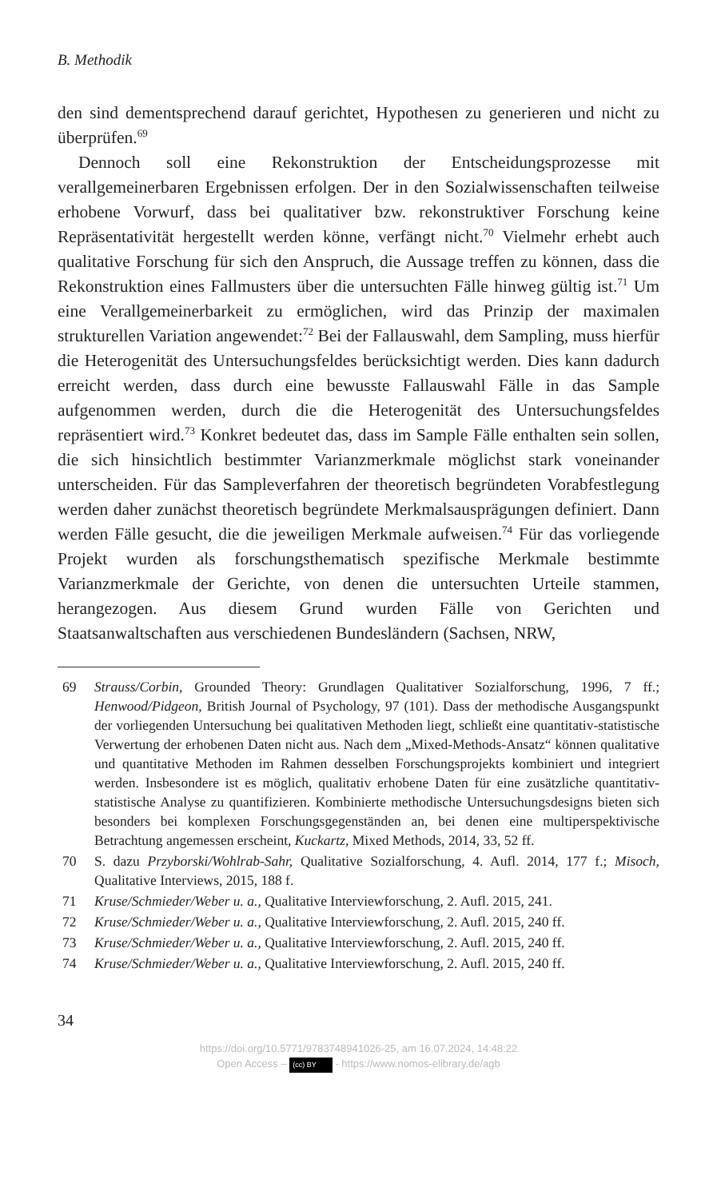B. Methodik
den sind dementsprechend darauf gerichtet, Hypothesen zu generieren und nicht zu überprüfen.<sup>69</sup>
Dennoch soll eine Rekonstruktion der Entscheidungsprozesse mit verallgemeinerbaren Ergebnissen erfolgen. Der in den Sozialwissenschaften teilweise erhobene Vorwurf, dass bei qualitativer bzw. rekonstruktiver Forschung keine Repräsentativität hergestellt werden könne, verfängt nicht.<sup>70</sup> Vielmehr erhebt auch qualitative Forschung für sich den Anspruch, die Aussage treffen zu können, dass die Rekonstruktion eines Fallmusters über die untersuchten Fälle hinweg gültig ist.<sup>71</sup> Um eine Verallgemeinerbarkeit zu ermöglichen, wird das Prinzip der maximalen strukturellen Variation angewendet:<sup>72</sup> Bei der Fallauswahl, dem Sampling, muss hierfür die Heterogenität des Untersuchungsfeldes berücksichtigt werden. Dies kann dadurch erreicht werden, dass durch eine bewusste Fallauswahl Fälle in das Sample aufgenommen werden, durch die die Heterogenität des Untersuchungsfeldes repräsentiert wird.<sup>73</sup> Konkret bedeutet das, dass im Sample Fälle enthalten sein sollen, die sich hinsichtlich bestimmter Varianzmerkmale möglichst stark voneinander unterscheiden. Für das Sampleverfahren der theoretisch begründeten Vorabfestlegung werden daher zunächst theoretisch begründete Merkmalsausprägungen definiert. Dann werden Fälle gesucht, die die jeweiligen Merkmale aufweisen.<sup>74</sup> Für das vorliegende Projekt wurden als forschungsthematisch spezifische Merkmale bestimmte Varianzmerkmale der Gerichte, von denen die untersuchten Urteile stammen, herangezogen. Aus diesem Grund wurden Fälle von Gerichten und Staatsanwaltschaften aus verschiedenen Bundesländern (Sachsen, NRW,
69 Strauss/Corbin, Grounded Theory: Grundlagen Qualitativer Sozialforschung, 1996, 7 ff.; Henwood/Pidgeon, British Journal of Psychology, 97 (101). Dass der methodische Ausgangspunkt der vorliegenden Untersuchung bei qualitativen Methoden liegt, schließt eine quantitativ-statistische Verwertung der erhobenen Daten nicht aus. Nach dem „Mixed-Methods-Ansatz“ können qualitative und quantitative Methoden im Rahmen desselben Forschungsprojekts kombiniert und integriert werden. Insbesondere ist es möglich, qualitativ erhobene Daten für eine zusätzliche quantitativ-statistische Analyse zu quantifizieren. Kombinierte methodische Untersuchungsdesigns bieten sich besonders bei komplexen Forschungsgegenständen an, bei denen eine multiperspektivische Betrachtung angemessen erscheint, Kuckartz, Mixed Methods, 2014, 33, 52 ff.
70 S. dazu Przyborski/Wohlrab-Sahr, Qualitative Sozialforschung, 4. Aufl. 2014, 177 f.; Misoch, Qualitative Interviews, 2015, 188 f.
71 Kruse/Schmieder/Weber u. a., Qualitative Interviewforschung, 2. Aufl. 2015, 241.
72 Kruse/Schmieder/Weber u. a., Qualitative Interviewforschung, 2. Aufl. 2015, 240 ff.
73 Kruse/Schmieder/Weber u. a., Qualitative Interviewforschung, 2. Aufl. 2015, 240 ff.
74 Kruse/Schmieder/Weber u. a., Qualitative Interviewforschung, 2. Aufl. 2015, 240 ff.
34
https://doi.org/10.5771/9783748941026-25, am 16.07.2024, 14:48:22
Open Access – (cc) BY - https://www.nomos-elibrary.de/agb